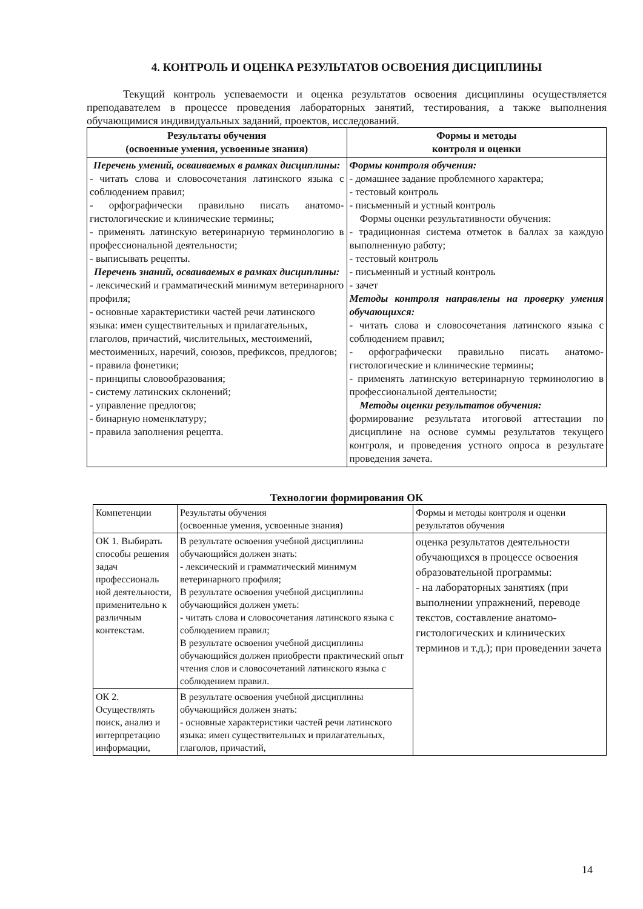4. КОНТРОЛЬ И ОЦЕНКА РЕЗУЛЬТАТОВ ОСВОЕНИЯ ДИСЦИПЛИНЫ
Текущий контроль успеваемости и оценка результатов освоения дисциплины осуществляется преподавателем в процессе проведения лабораторных занятий, тестирования, а также выполнения обучающимися индивидуальных заданий, проектов, исследований.
| Результаты обучения (освоенные умения, усвоенные знания) | Формы и методы контроля и оценки |
| --- | --- |
| Перечень умений, осваиваемых в рамках дисциплины: - читать слова и словосочетания латинского языка с соблюдением правил; - орфографически правильно писать анатомо-гистологические и клинические термины; - применять латинскую ветеринарную терминологию в профессиональной деятельности; - выписывать рецепты. Перечень знаний, осваиваемых в рамках дисциплины: - лексический и грамматический минимум ветеринарного профиля; - основные характеристики частей речи латинского языка: имен существительных и прилагательных, глаголов, причастий, числительных, местоимений, местоименных, наречий, союзов, префиксов, предлогов; - правила фонетики; - принципы словообразования; - систему латинских склонений; - управление предлогов; - бинарную номенклатуру; - правила заполнения рецепта. | Формы контроля обучения: - домашнее задание проблемного характера; - тестовый контроль - письменный и устный контроль Формы оценки результативности обучения: - традиционная система отметок в баллах за каждую выполненную работу; - тестовый контроль - письменный и устный контроль - зачет Методы контроля направлены на проверку умения обучающихся: - читать слова и словосочетания латинского языка с соблюдением правил; - орфографически правильно писать анатомо-гистологические и клинические термины; - применять латинскую ветеринарную терминологию в профессиональной деятельности; Методы оценки результатов обучения: формирование результата итоговой аттестации по дисциплине на основе суммы результатов текущего контроля, и проведения устного опроса в результате проведения зачета. |
Технологии формирования ОК
| Компетенции | Результаты обучения (освоенные умения, усвоенные знания) | Формы и методы контроля и оценки результатов обучения |
| ОК 1. Выбирать способы решения задач профессиональ ной деятельности, применительно к различным контекстам. | В результате освоения учебной дисциплины обучающийся должен знать: - лексический и грамматический минимум ветеринарного профиля; В результате освоения учебной дисциплины обучающийся должен уметь: - читать слова и словосочетания латинского языка с соблюдением правил; В результате освоения учебной дисциплины обучающийся должен приобрести практический опыт чтения слов и словосочетаний латинского языка с соблюдением правил. | оценка результатов деятельности обучающихся в процессе освоения образовательной программы: - на лабораторных занятиях (при выполнении упражнений, переводе текстов, составление анатомо-гистологических и клинических терминов и т.д.); при проведении зачета |
| ОК 2. Осуществлять поиск, анализ и интерпретацию информации, | В результате освоения учебной дисциплины обучающийся должен знать: - основные характеристики частей речи латинского языка: имен существительных и прилагательных, глаголов, причастий, | |
14